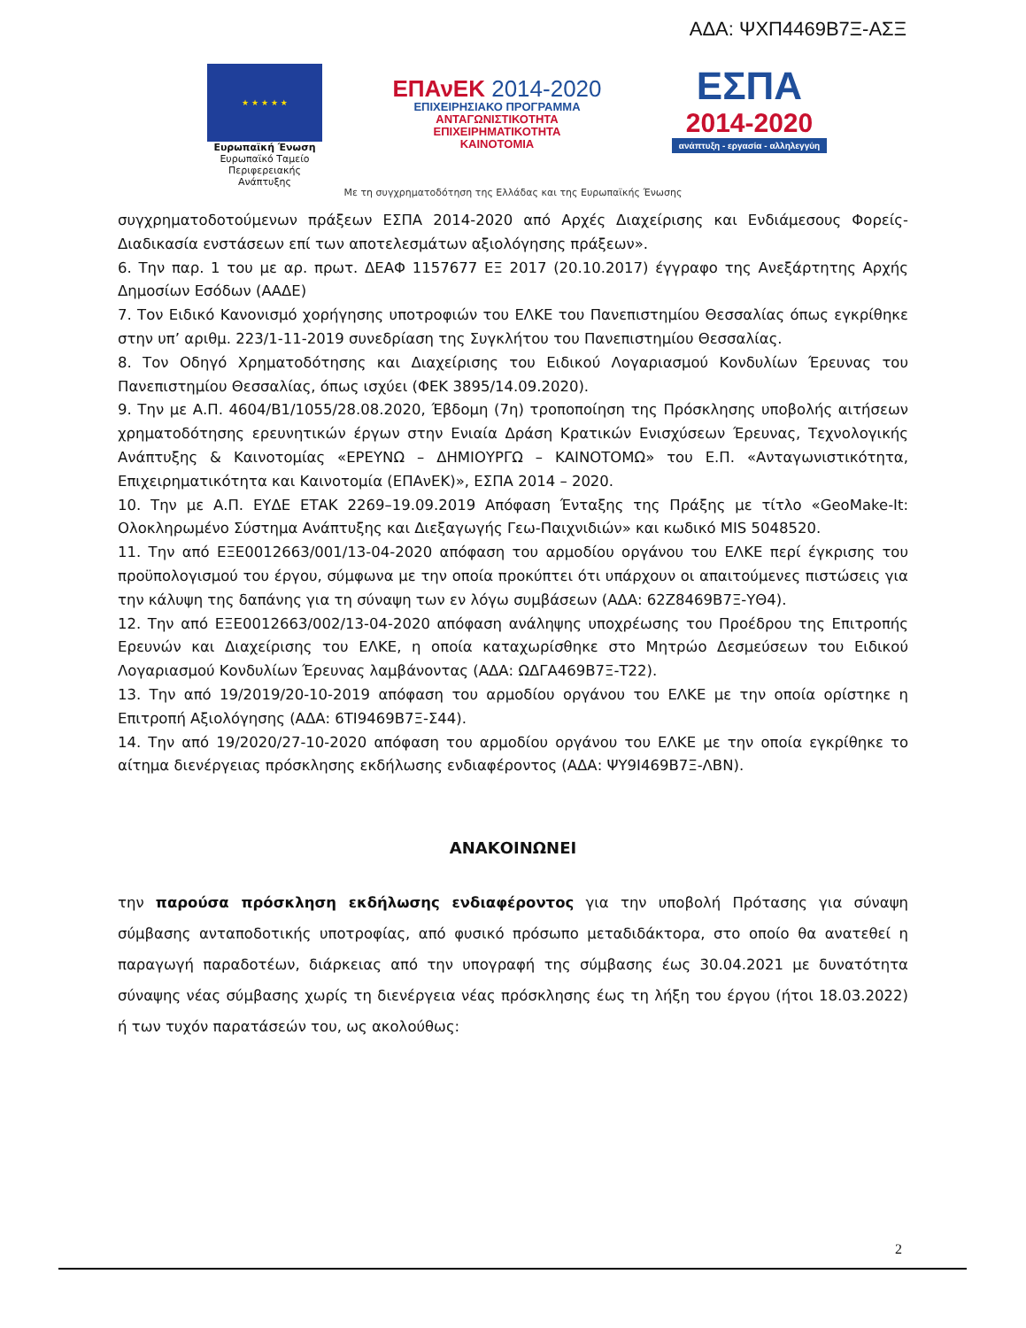ΑΔΑ: ΨΧΠ4469Β7Ξ-ΑΣΞ
★ ★ ★ ★ ★
Ευρωπαϊκή Ένωση
Ευρωπαϊκό Ταμείο
Περιφερειακής Ανάπτυξης
ΕΠΑνΕΚ 2014-2020
ΕΠΙΧΕΙΡΗΣΙΑΚΟ ΠΡΟΓΡΑΜΜΑ
ΑΝΤΑΓΩΝΙΣΤΙΚΟΤΗΤΑ
ΕΠΙΧΕΙΡΗΜΑΤΙΚΟΤΗΤΑ
ΚΑΙΝΟΤΟΜΙΑ
ΕΣΠΑ
2014-2020
ανάπτυξη - εργασία - αλληλεγγύη
Με τη συγχρηματοδότηση της Ελλάδας και της Ευρωπαϊκής Ένωσης
συγχρηματοδοτούμενων πράξεων ΕΣΠΑ 2014-2020 από Αρχές Διαχείρισης και Ενδιάμεσους Φορείς-Διαδικασία ενστάσεων επί των αποτελεσμάτων αξιολόγησης πράξεων».
6. Την παρ. 1 του με αρ. πρωτ. ΔΕΑΦ 1157677 ΕΞ 2017 (20.10.2017) έγγραφο της Ανεξάρτητης Αρχής Δημοσίων Εσόδων (ΑΑΔΕ)
7. Τον Ειδικό Κανονισμό χορήγησης υποτροφιών του ΕΛΚΕ του Πανεπιστημίου Θεσσαλίας όπως εγκρίθηκε στην υπ’ αριθμ. 223/1-11-2019 συνεδρίαση της Συγκλήτου του Πανεπιστημίου Θεσσαλίας.
8. Τον Οδηγό Χρηματοδότησης και Διαχείρισης του Ειδικού Λογαριασμού Κονδυλίων Έρευνας του Πανεπιστημίου Θεσσαλίας, όπως ισχύει (ΦΕΚ 3895/14.09.2020).
9. Την με Α.Π. 4604/Β1/1055/28.08.2020, Έβδομη (7η) τροποποίηση της Πρόσκλησης υποβολής αιτήσεων χρηματοδότησης ερευνητικών έργων στην Ενιαία Δράση Κρατικών Ενισχύσεων Έρευνας, Τεχνολογικής Ανάπτυξης & Καινοτομίας «ΕΡΕΥΝΩ – ΔΗΜΙΟΥΡΓΩ – ΚΑΙΝΟΤΟΜΩ» του Ε.Π. «Ανταγωνιστικότητα, Επιχειρηματικότητα και Καινοτομία (ΕΠΑνΕΚ)», ΕΣΠΑ 2014 – 2020.
10. Την με Α.Π. ΕΥΔΕ ΕΤΑΚ 2269–19.09.2019 Απόφαση Ένταξης της Πράξης με τίτλο «GeoMake-It: Ολοκληρωμένο Σύστημα Ανάπτυξης και Διεξαγωγής Γεω-Παιχνιδιών» και κωδικό MIS 5048520.
11. Την από ΕΞΕ0012663/001/13-04-2020 απόφαση του αρμοδίου οργάνου του ΕΛΚΕ περί έγκρισης του προϋπολογισμού του έργου, σύμφωνα με την οποία προκύπτει ότι υπάρχουν οι απαιτούμενες πιστώσεις για την κάλυψη της δαπάνης για τη σύναψη των εν λόγω συμβάσεων (ΑΔΑ: 62Ζ8469Β7Ξ-ΥΘ4).
12. Την από ΕΞΕ0012663/002/13-04-2020 απόφαση ανάληψης υποχρέωσης του Προέδρου της Επιτροπής Ερευνών και Διαχείρισης του ΕΛΚΕ, η οποία καταχωρίσθηκε στο Μητρώο Δεσμεύσεων του Ειδικού Λογαριασμού Κονδυλίων Έρευνας λαμβάνοντας (ΑΔΑ: ΩΔΓΑ469Β7Ξ-Τ22).
13. Την από 19/2019/20-10-2019 απόφαση του αρμοδίου οργάνου του ΕΛΚΕ με την οποία ορίστηκε η Επιτροπή Αξιολόγησης (ΑΔΑ: 6ΤΙ9469Β7Ξ-Σ44).
14. Την από 19/2020/27-10-2020 απόφαση του αρμοδίου οργάνου του ΕΛΚΕ με την οποία εγκρίθηκε το αίτημα διενέργειας πρόσκλησης εκδήλωσης ενδιαφέροντος (ΑΔΑ: ΨΥ9Ι469Β7Ξ-ΛΒΝ).
ΑΝΑΚΟΙΝΩΝΕΙ
την παρούσα πρόσκληση εκδήλωσης ενδιαφέροντος για την υποβολή Πρότασης για σύναψη σύμβασης ανταποδοτικής υποτροφίας, από φυσικό πρόσωπο μεταδιδάκτορα, στο οποίο θα ανατεθεί η παραγωγή παραδοτέων, διάρκειας από την υπογραφή της σύμβασης έως 30.04.2021 με δυνατότητα σύναψης νέας σύμβασης χωρίς τη διενέργεια νέας πρόσκλησης έως τη λήξη του έργου (ήτοι 18.03.2022) ή των τυχόν παρατάσεών του, ως ακολούθως:
2